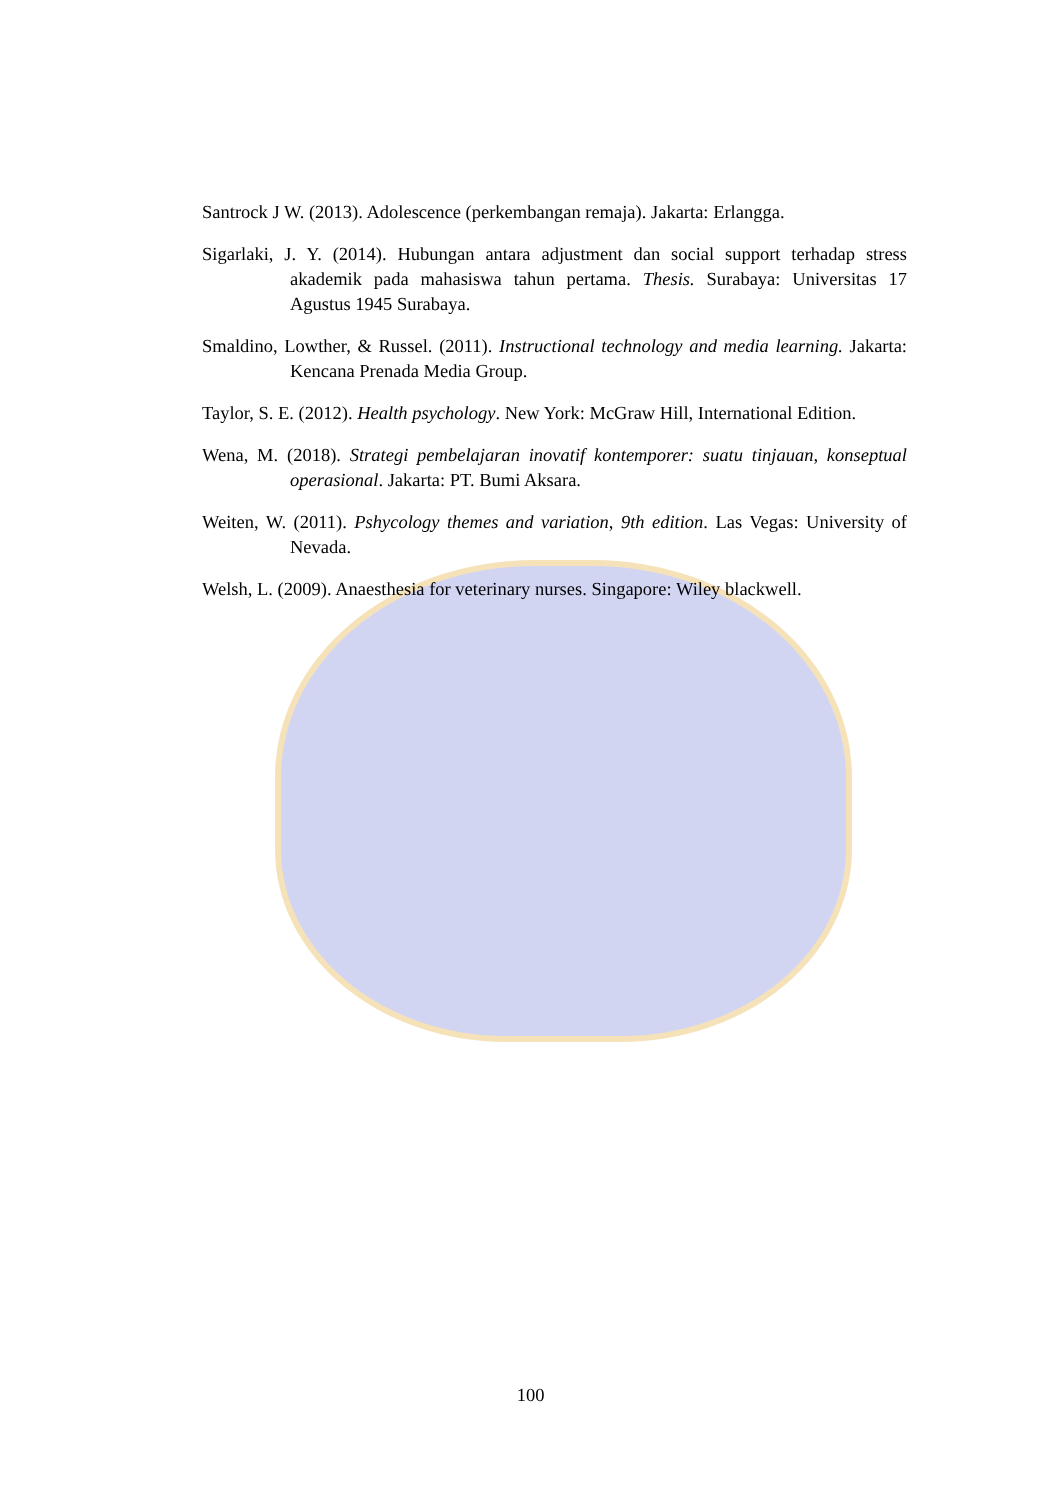Santrock J W. (2013). Adolescence (perkembangan remaja). Jakarta: Erlangga.
Sigarlaki, J. Y. (2014). Hubungan antara adjustment dan social support terhadap stress akademik pada mahasiswa tahun pertama. Thesis. Surabaya: Universitas 17 Agustus 1945 Surabaya.
Smaldino, Lowther, & Russel. (2011). Instructional technology and media learning. Jakarta: Kencana Prenada Media Group.
Taylor, S. E. (2012). Health psychology. New York: McGraw Hill, International Edition.
Wena, M. (2018). Strategi pembelajaran inovatif kontemporer: suatu tinjauan, konseptual operasional. Jakarta: PT. Bumi Aksara.
Weiten, W. (2011). Pshycology themes and variation, 9th edition. Las Vegas: University of Nevada.
Welsh, L. (2009). Anaesthesia for veterinary nurses. Singapore: Wiley blackwell.
100